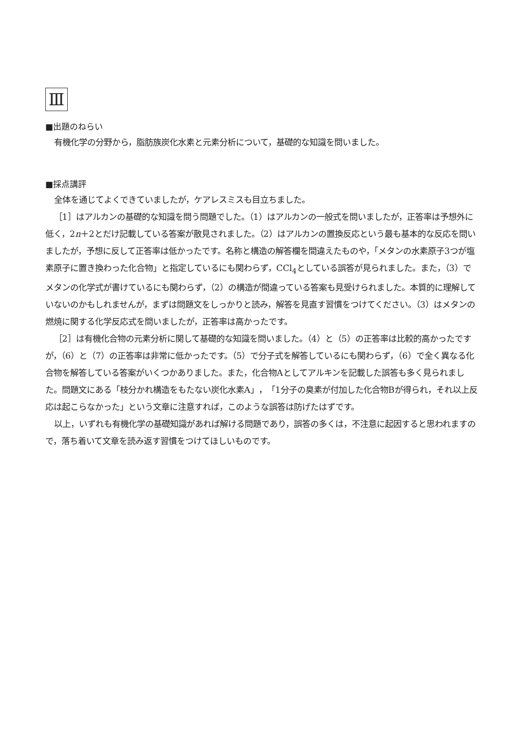Ⅲ
■出題のねらい
有機化学の分野から，脂肪族炭化水素と元素分析について，基礎的な知識を問いました。
■採点講評
全体を通じてよくできていましたが，ケアレスミスも目立ちました。
［1］はアルカンの基礎的な知識を問う問題でした。（1）はアルカンの一般式を問いましたが，正答率は予想外に低く，2n＋2とだけ記載している答案が散見されました。（2）はアルカンの置換反応という最も基本的な反応を問いましたが，予想に反して正答率は低かったです。名称と構造の解答欄を間違えたものや，「メタンの水素原子3つが塩素原子に置き換わった化合物」と指定しているにも関わらず，CCl<sub>4</sub>としている誤答が見られました。また，（3）でメタンの化学式が書けているにも関わらず，（2）の構造が間違っている答案も見受けられました。本質的に理解していないのかもしれませんが，まずは問題文をしっかりと読み，解答を見直す習慣をつけてください。（3）はメタンの燃焼に関する化学反応式を問いましたが，正答率は高かったです。
［2］は有機化合物の元素分析に関して基礎的な知識を問いました。（4）と（5）の正答率は比較的高かったですが，（6）と（7）の正答率は非常に低かったです。（5）で分子式を解答しているにも関わらず，（6）で全く異なる化合物を解答している答案がいくつかありました。また，化合物Aとしてアルキンを記載した誤答も多く見られました。問題文にある「枝分かれ構造をもたない炭化水素A」，「1分子の臭素が付加した化合物Bが得られ，それ以上反応は起こらなかった」という文章に注意すれば，このような誤答は防げたはずです。
以上，いずれも有機化学の基礎知識があれば解ける問題であり，誤答の多くは，不注意に起因すると思われますので，落ち着いて文章を読み返す習慣をつけてほしいものです。